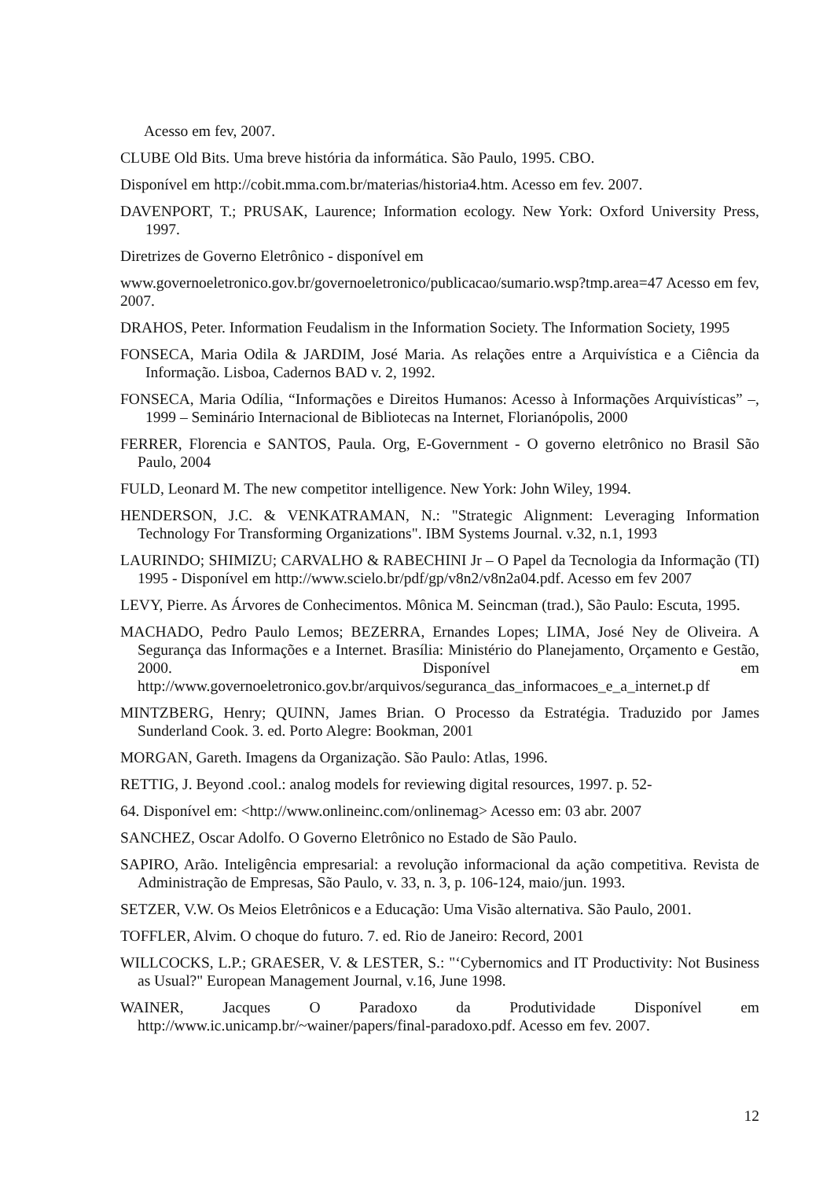Acesso em fev, 2007.
CLUBE Old Bits. Uma breve história da informática. São Paulo, 1995. CBO.
Disponível em http://cobit.mma.com.br/materias/historia4.htm. Acesso em fev. 2007.
DAVENPORT, T.; PRUSAK, Laurence; Information ecology. New York: Oxford University Press, 1997.
Diretrizes de Governo Eletrônico - disponível em
www.governoeletronico.gov.br/governoeletronico/publicacao/sumario.wsp?tmp.area=47 Acesso em fev, 2007.
DRAHOS, Peter. Information Feudalism in the Information Society. The Information Society, 1995
FONSECA, Maria Odila & JARDIM, José Maria. As relações entre a Arquivística e a Ciência da Informação. Lisboa, Cadernos BAD v. 2, 1992.
FONSECA, Maria Odília, “Informações e Direitos Humanos: Acesso à Informações Arquivísticas” –, 1999 – Seminário Internacional de Bibliotecas na Internet, Florianópolis, 2000
FERRER, Florencia e SANTOS, Paula. Org, E-Government - O governo eletrônico no Brasil São Paulo, 2004
FULD, Leonard M. The new competitor intelligence. New York: John Wiley, 1994.
HENDERSON, J.C. & VENKATRAMAN, N.: "Strategic Alignment: Leveraging Information Technology For Transforming Organizations". IBM Systems Journal. v.32, n.1, 1993
LAURINDO; SHIMIZU; CARVALHO & RABECHINI Jr – O Papel da Tecnologia da Informação (TI) 1995 - Disponível em http://www.scielo.br/pdf/gp/v8n2/v8n2a04.pdf. Acesso em fev 2007
LEVY, Pierre. As Árvores de Conhecimentos. Mônica M. Seincman (trad.), São Paulo: Escuta, 1995.
MACHADO, Pedro Paulo Lemos; BEZERRA, Ernandes Lopes; LIMA, José Ney de Oliveira. A Segurança das Informações e a Internet. Brasília: Ministério do Planejamento, Orçamento e Gestão, 2000. Disponível em http://www.governoeletronico.gov.br/arquivos/seguranca_das_informacoes_e_a_internet.p df
MINTZBERG, Henry; QUINN, James Brian. O Processo da Estratégia. Traduzido por James Sunderland Cook. 3. ed. Porto Alegre: Bookman, 2001
MORGAN, Gareth. Imagens da Organização. São Paulo: Atlas, 1996.
RETTIG, J. Beyond .cool.: analog models for reviewing digital resources, 1997. p. 52-
64. Disponível em: <http://www.onlineinc.com/onlinemag> Acesso em: 03 abr. 2007
SANCHEZ, Oscar Adolfo. O Governo Eletrônico no Estado de São Paulo.
SAPIRO, Arão. Inteligência empresarial: a revolução informacional da ação competitiva. Revista de Administração de Empresas, São Paulo, v. 33, n. 3, p. 106-124, maio/jun. 1993.
SETZER, V.W. Os Meios Eletrônicos e a Educação: Uma Visão alternativa. São Paulo, 2001.
TOFFLER, Alvim. O choque do futuro. 7. ed. Rio de Janeiro: Record, 2001
WILLCOCKS, L.P.; GRAESER, V. & LESTER, S.: "‘Cybernomics and IT Productivity: Not Business as Usual?" European Management Journal, v.16, June 1998.
WAINER, Jacques O Paradoxo da Produtividade Disponível em http://www.ic.unicamp.br/~wainer/papers/final-paradoxo.pdf. Acesso em fev. 2007.
12